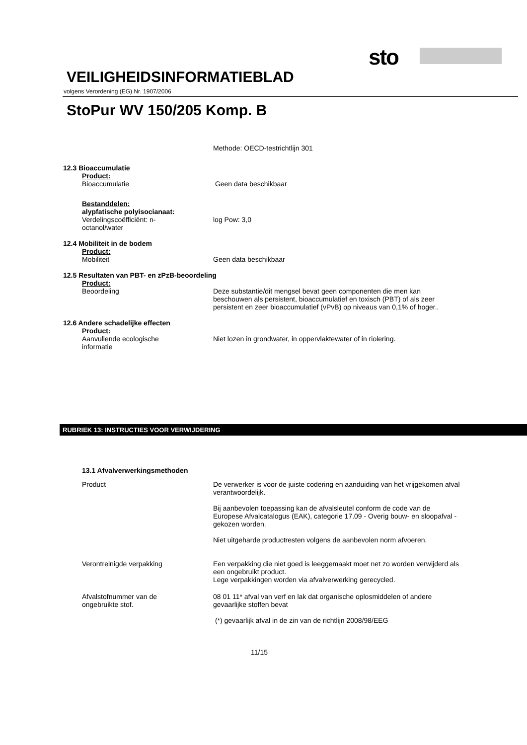sto
VEILIGHEIDSINFORMATIEBLAD
volgens Verordening (EG) Nr. 1907/2006
StoPur WV 150/205 Komp. B
Methode: OECD-testrichtlijn 301
12.3 Bioaccumulatie
Product:
Bioaccumulatie Geen data beschikbaar
Bestanddelen:
alypfatische polyisocianaat:
Verdelingscoëfficiënt: n-
octanol/water
log Pow: 3,0
12.4 Mobiliteit in de bodem
Product:
Mobiliteit Geen data beschikbaar
12.5 Resultaten van PBT- en zPzB-beoordeling
Product:
Beoordeling Deze substantie/dit mengsel bevat geen componenten die men kan beschouwen als persistent, bioaccumulatief en toxisch (PBT) of als zeer persistent en zeer bioaccumulatief (vPvB) op niveaus van 0,1% of hoger..
12.6 Andere schadelijke effecten
Product:
Aanvullende ecologische
informatie
Niet lozen in grondwater, in oppervlaktewater of in riolering.
RUBRIEK 13: INSTRUCTIES VOOR VERWIJDERING
13.1 Afvalverwerkingsmethoden
Product De verwerker is voor de juiste codering en aanduiding van het vrijgekomen afval verantwoordelijk.
Bij aanbevolen toepassing kan de afvalsleutel conform de code van de Europese Afvalcatalogus (EAK), categorie 17.09 - Overig bouw- en sloopafval - gekozen worden.
Niet uitgeharde productresten volgens de aanbevolen norm afvoeren.
Verontreinigde verpakking Een verpakking die niet goed is leeggemaakt moet net zo worden verwijderd als een ongebruikt product.
Lege verpakkingen worden via afvalverwerking gerecycled.
Afvalstofnummer van de
ongebruikte stof.
08 01 11* afval van verf en lak dat organische oplosmiddelen of andere gevaarlijke stoffen bevat
(*) gevaarlijk afval in de zin van de richtlijn 2008/98/EEG
11/15